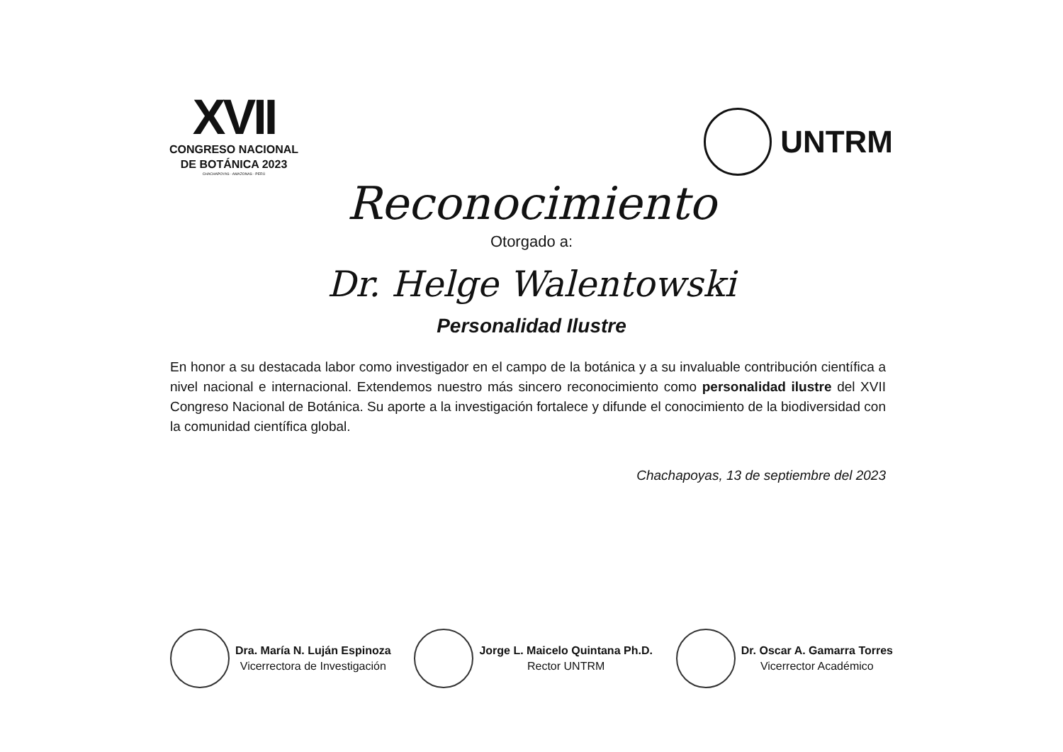XVII
CONGRESO NACIONAL
DE BOTÁNICA 2023
CHACHAPOYAS - AMAZONAS - PERÚ
UNTRM
Reconocimiento
Otorgado a:
Dr. Helge Walentowski
Personalidad Ilustre
En honor a su destacada labor como investigador en el campo de la botánica y a su invaluable contribución científica a nivel nacional e internacional. Extendemos nuestro más sincero reconocimiento como personalidad ilustre del XVII Congreso Nacional de Botánica. Su aporte a la investigación fortalece y difunde el conocimiento de la biodiversidad con la comunidad científica global.
Chachapoyas, 13 de septiembre del 2023
Dra. María N. Luján Espinoza
Vicerrectora de Investigación
Jorge L. Maicelo Quintana Ph.D.
Rector UNTRM
Dr. Oscar A. Gamarra Torres
Vicerrector Académico